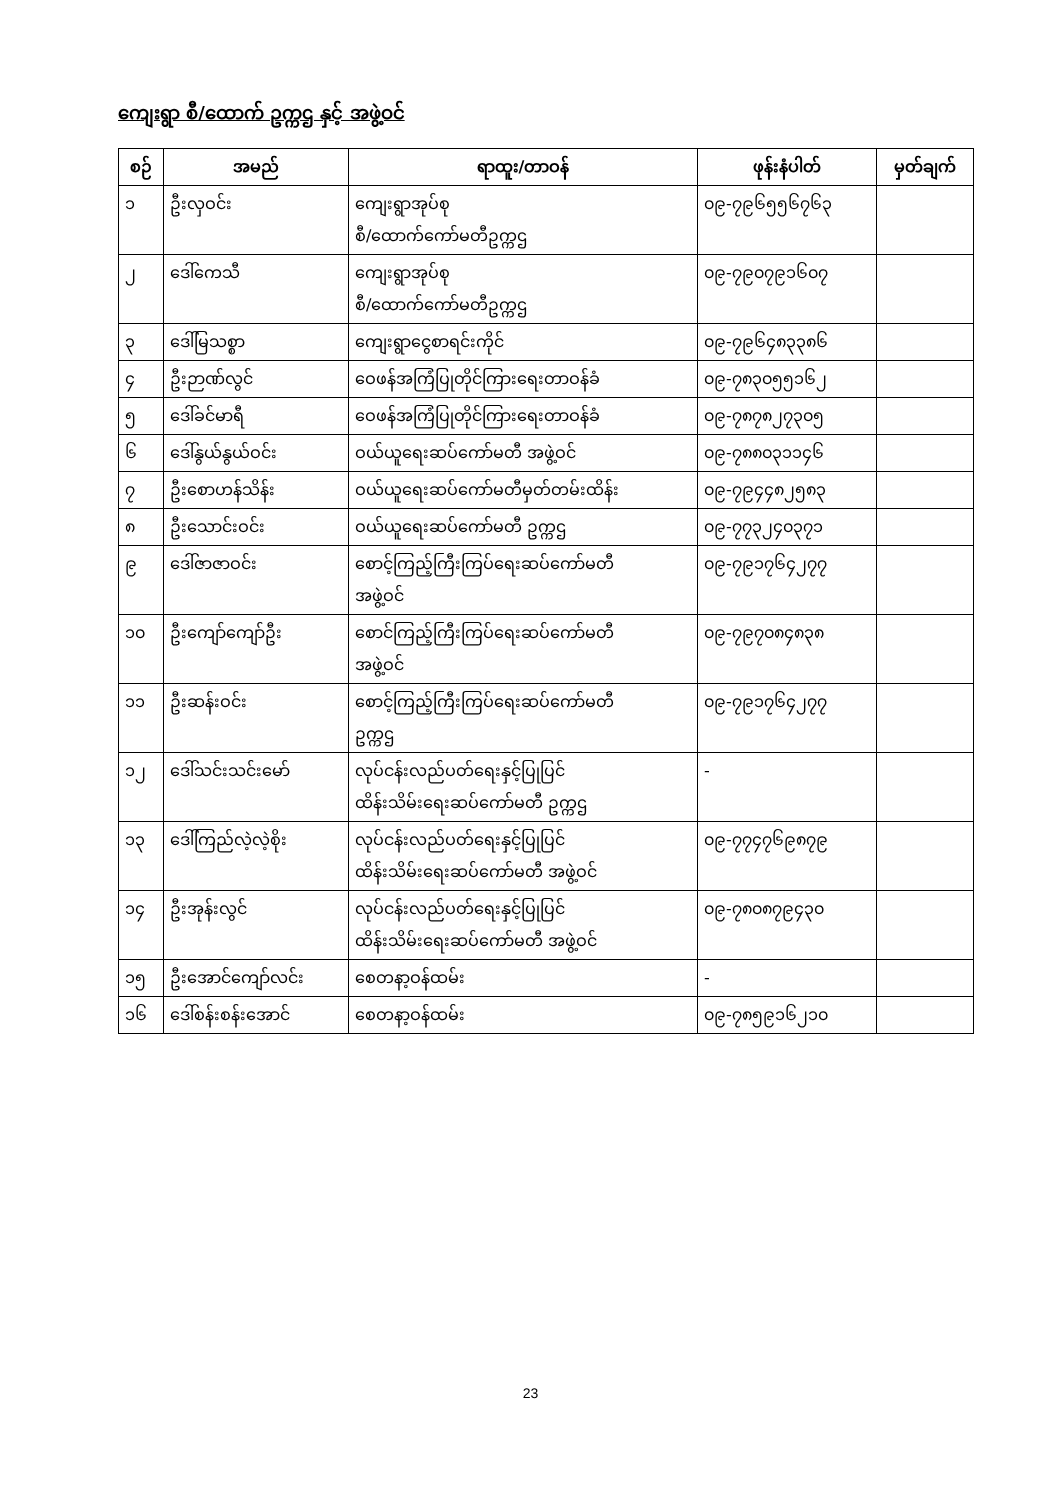ကျေးရွာ စီ/ထောက် ဥက္ကဌ နှင့် အဖွဲ့ဝင်
| စဉ် | အမည် | ရာထူး/တာဝန် | ဖုန်းနံပါတ် | မှတ်ချက် |
| --- | --- | --- | --- | --- |
| ၁ | ဦးလှဝင်း | ကျေးရွာအုပ်စု စီ/ထောက်ကော်မတီဥက္ကဌ | ၀၉-၇၉၆၅၅၆၇၆၃ | |
| ၂ | ဒေါ်ကေသီ | ကျေးရွာအုပ်စု စီ/ထောက်ကော်မတီဥက္ကဌ | ၀၉-၇၉၀၇၉၁၆၀၇ | |
| ၃ | ဒေါ်မြသစ္စာ | ကျေးရွာငွေစာရင်းကိုင် | ၀၉-၇၉၆၄၈၃၃၈၆ | |
| ၄ | ဦးဉာဏ်လွင် | ဝေဖန်အကြံပြုတိုင်ကြားရေးတာဝန်ခံ | ၀၉-၇၈၃၀၅၅၁၆၂ | |
| ၅ | ဒေါ်ခင်မာရီ | ဝေဖန်အကြံပြုတိုင်ကြားရေးတာဝန်ခံ | ၀၉-၇၈၇၈၂၇၃၀၅ | |
| ၆ | ဒေါ်နွယ်နွယ်ဝင်း | ဝယ်ယူရေးဆပ်ကော်မတီ အဖွဲ့ဝင် | ၀၉-၇၈၈၀၃၁၁၄၆ | |
| ၇ | ဦးစောဟန်သိန်း | ဝယ်ယူရေးဆပ်ကော်မတီမှတ်တမ်းထိန်း | ၀၉-၇၉၄၄၈၂၅၈၃ | |
| ၈ | ဦးသောင်းဝင်း | ဝယ်ယူရေးဆပ်ကော်မတီ ဥက္ကဌ | ၀၉-၇၇၃၂၄၀၃၇၁ | |
| ၉ | ဒေါ်ဇာဇာဝင်း | စောင့်ကြည့်ကြီးကြပ်ရေးဆပ်ကော်မတီ အဖွဲ့ဝင် | ၀၉-၇၉၁၇၆၄၂၇၇ | |
| ၁၀ | ဦးကျော်ကျော်ဦး | စောင်ကြည့်ကြီးကြပ်ရေးဆပ်ကော်မတီ အဖွဲ့ဝင် | ၀၉-၇၉၇၀၈၄၈၃၈ | |
| ၁၁ | ဦးဆန်းဝင်း | စောင့်ကြည့်ကြီးကြပ်ရေးဆပ်ကော်မတီ ဥက္ကဌ | ၀၉-၇၉၁၇၆၄၂၇၇ | |
| ၁၂ | ဒေါ်သင်းသင်းမော် | လုပ်ငန်းလည်ပတ်ရေးနှင့်ပြုပြင် ထိန်းသိမ်းရေးဆပ်ကော်မတီ ဥက္ကဌ | - | |
| ၁၃ | ဒေါ်ကြည်လဲ့လဲ့စိုး | လုပ်ငန်းလည်ပတ်ရေးနှင့်ပြုပြင် ထိန်းသိမ်းရေးဆပ်ကော်မတီ အဖွဲ့ဝင် | ၀၉-၇၇၄၇၆၉၈၇၉ | |
| ၁၄ | ဦးအုန်းလွင် | လုပ်ငန်းလည်ပတ်ရေးနှင့်ပြုပြင် ထိန်းသိမ်းရေးဆပ်ကော်မတီ အဖွဲ့ဝင် | ၀၉-၇၈၀၈၇၉၄၃၀ | |
| ၁၅ | ဦးအောင်ကျော်လင်း | စေတနာ့ဝန်ထမ်း | - | |
| ၁၆ | ဒေါ်စန်းစန်းအောင် | စေတနာ့ဝန်ထမ်း | ၀၉-၇၈၅၉၁၆၂၁၀ | |
23